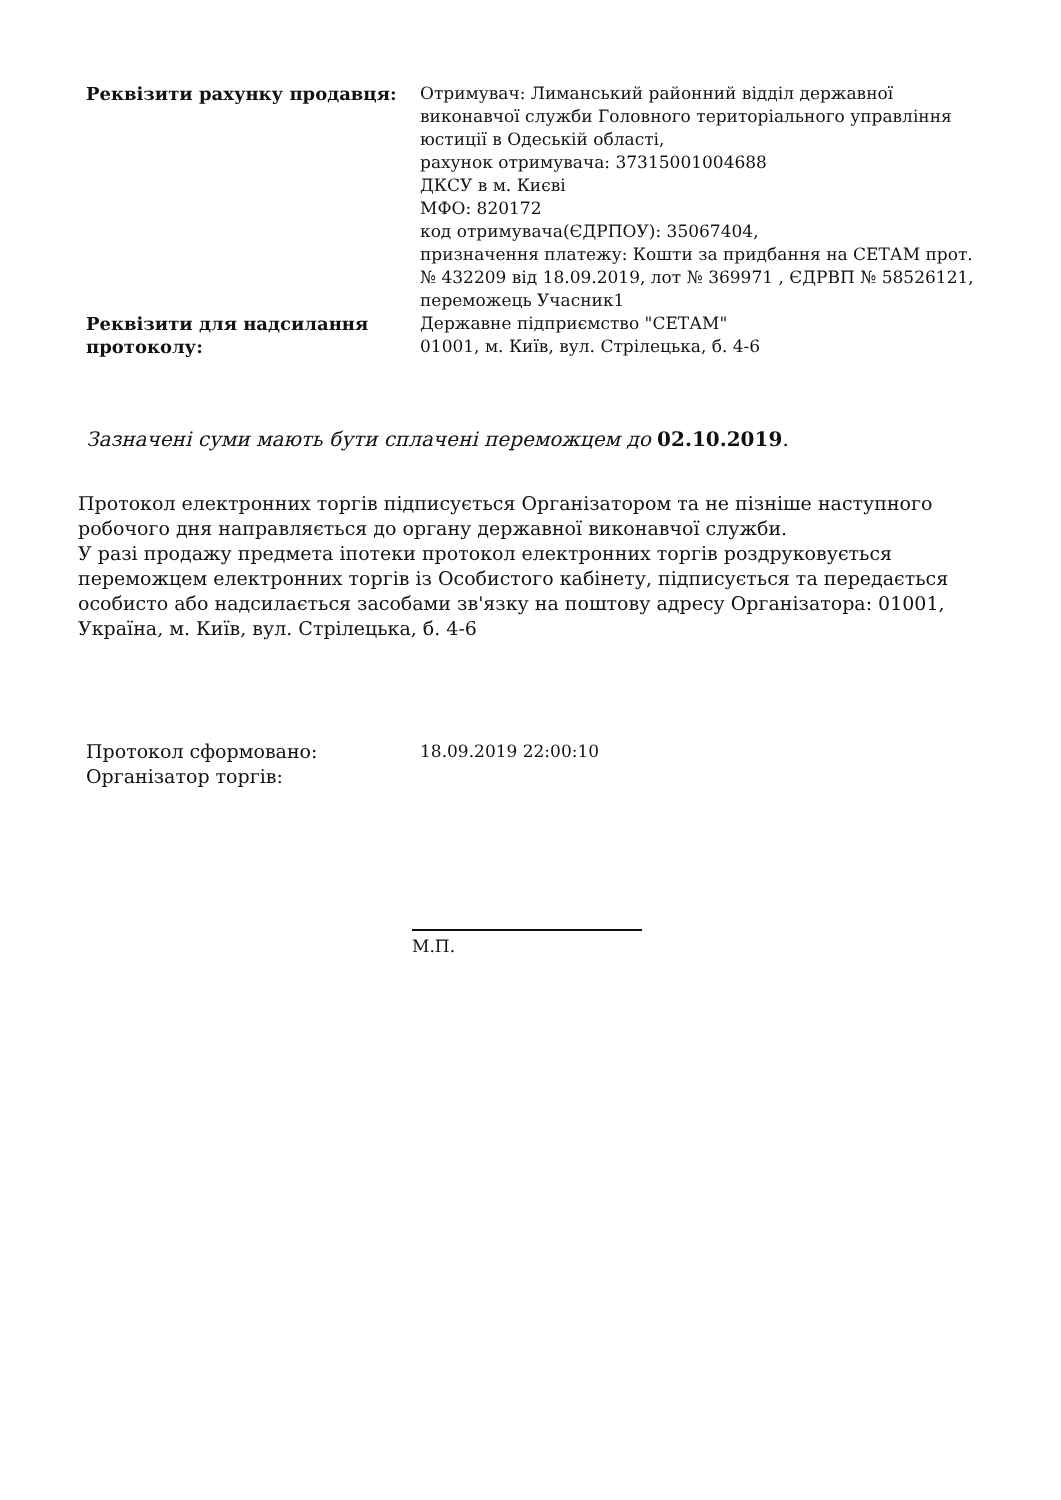| Реквізити рахунку продавця: | Отримувач: Лиманський районний відділ державної виконавчої служби Головного територіального управління юстиції в Одеській області, рахунок отримувача: 37315001004688 ДКСУ в м. Києві МФО: 820172 код отримувача(ЄДРПОУ): 35067404, призначення платежу: Кошти за придбання на СЕТАМ прот. № 432209 від 18.09.2019, лот № 369971 , ЄДРВП № 58526121, переможець Учасник1 |
| Реквізити для надсилання протоколу: | Державне підприємство "СЕТАМ" 01001, м. Київ, вул. Стрілецька, б. 4-6 |
Зазначені суми мають бути сплачені переможцем до 02.10.2019.
Протокол електронних торгів підписується Організатором та не пізніше наступного робочого дня направляється до органу державної виконавчої служби.
У разі продажу предмета іпотеки протокол електронних торгів роздруковується переможцем електронних торгів із Особистого кабінету, підписується та передається особисто або надсилається засобами зв'язку на поштову адресу Організатора: 01001, Україна, м. Київ, вул. Стрілецька, б. 4-6
| Протокол сформовано: | 18.09.2019 22:00:10 |
| Організатор торгів: | |
М.П.